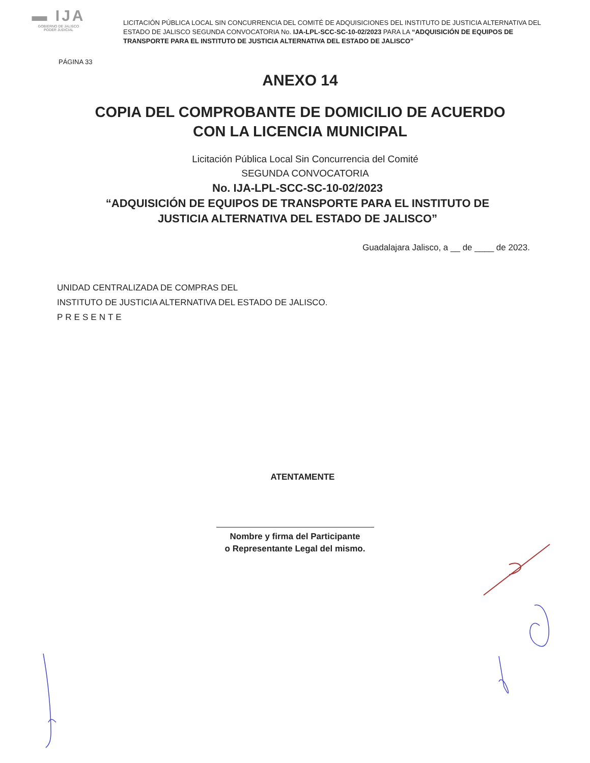▬ IJA
GOBIERNO DE JALISCO
PODER JUDICIAL
LICITACIÓN PÚBLICA LOCAL SIN CONCURRENCIA DEL COMITÉ DE ADQUISICIONES DEL INSTITUTO DE JUSTICIA ALTERNATIVA DEL ESTADO DE JALISCO SEGUNDA CONVOCATORIA No. IJA-LPL-SCC-SC-10-02/2023 PARA LA “ADQUISICIÓN DE EQUIPOS DE TRANSPORTE PARA EL INSTITUTO DE JUSTICIA ALTERNATIVA DEL ESTADO DE JALISCO”
PÁGINA 33
ANEXO 14
COPIA DEL COMPROBANTE DE DOMICILIO DE ACUERDO CON LA LICENCIA MUNICIPAL
Licitación Pública Local Sin Concurrencia del Comité
SEGUNDA CONVOCATORIA
No. IJA-LPL-SCC-SC-10-02/2023
“ADQUISICIÓN DE EQUIPOS DE TRANSPORTE PARA EL INSTITUTO DE JUSTICIA ALTERNATIVA DEL ESTADO DE JALISCO”
Guadalajara Jalisco, a __ de ____ de 2023.
UNIDAD CENTRALIZADA DE COMPRAS DEL
INSTITUTO DE JUSTICIA ALTERNATIVA DEL ESTADO DE JALISCO.
PRESENTE
ATENTAMENTE
Nombre y firma del Participante
o Representante Legal del mismo.